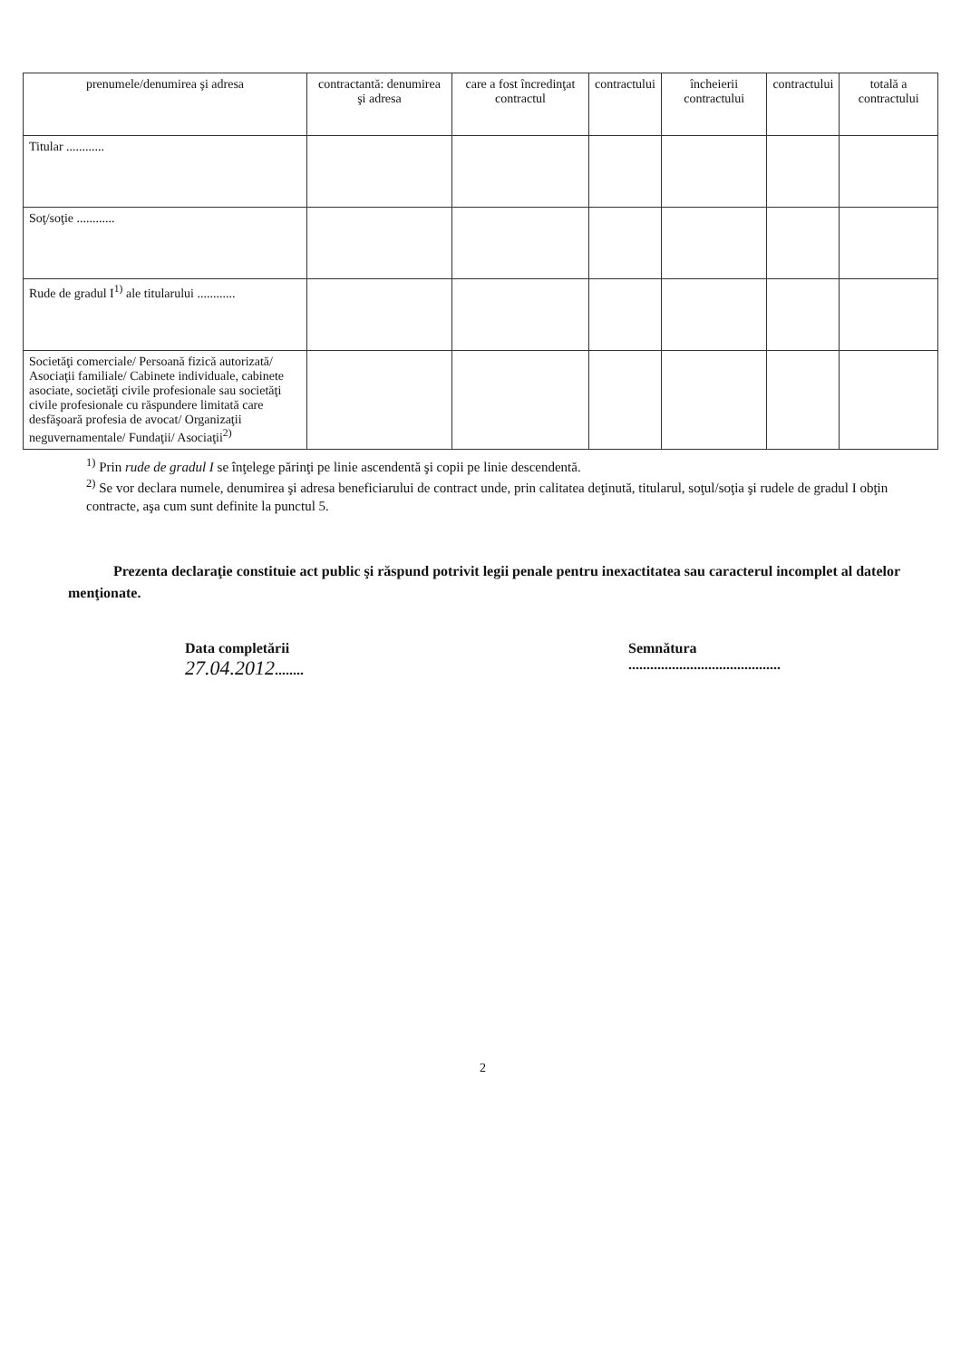| prenumele/denumirea şi adresa | contractantă: denumirea şi adresa | care a fost încredinţat contractul | contractului | încheierii contractului | contractului | totală a contractului |
| --- | --- | --- | --- | --- | --- | --- |
| Titular ............ | | | | | | |
| Soţ/soţie ............ | | | | | | |
| Rude de gradul I<sup>1)</sup> ale titularului ............ | | | | | | |
| Societăţi comerciale/ Persoană fizică autorizată/ Asociaţii familiale/ Cabinete individuale, cabinete asociate, societăţi civile profesionale sau societăţi civile profesionale cu răspundere limitată care desfăşoară profesia de avocat/ Organizaţii neguvernamentale/ Fundaţii/ Asociaţii<sup>2)</sup> | | | | | | |
<sup>1)</sup> Prin rude de gradul I se înţelege părinţi pe linie ascendentă şi copii pe linie descendentă.
<sup>2)</sup> Se vor declara numele, denumirea şi adresa beneficiarului de contract unde, prin calitatea deţinută, titularul, soţul/soţia şi rudele de gradul I obţin contracte, aşa cum sunt definite la punctul 5.
Prezenta declaraţie constituie act public şi răspund potrivit legii penale pentru inexactitatea sau caracterul incomplet al datelor menţionate.
Data completării
27.04.2012........
Semnătura
..........................................
2